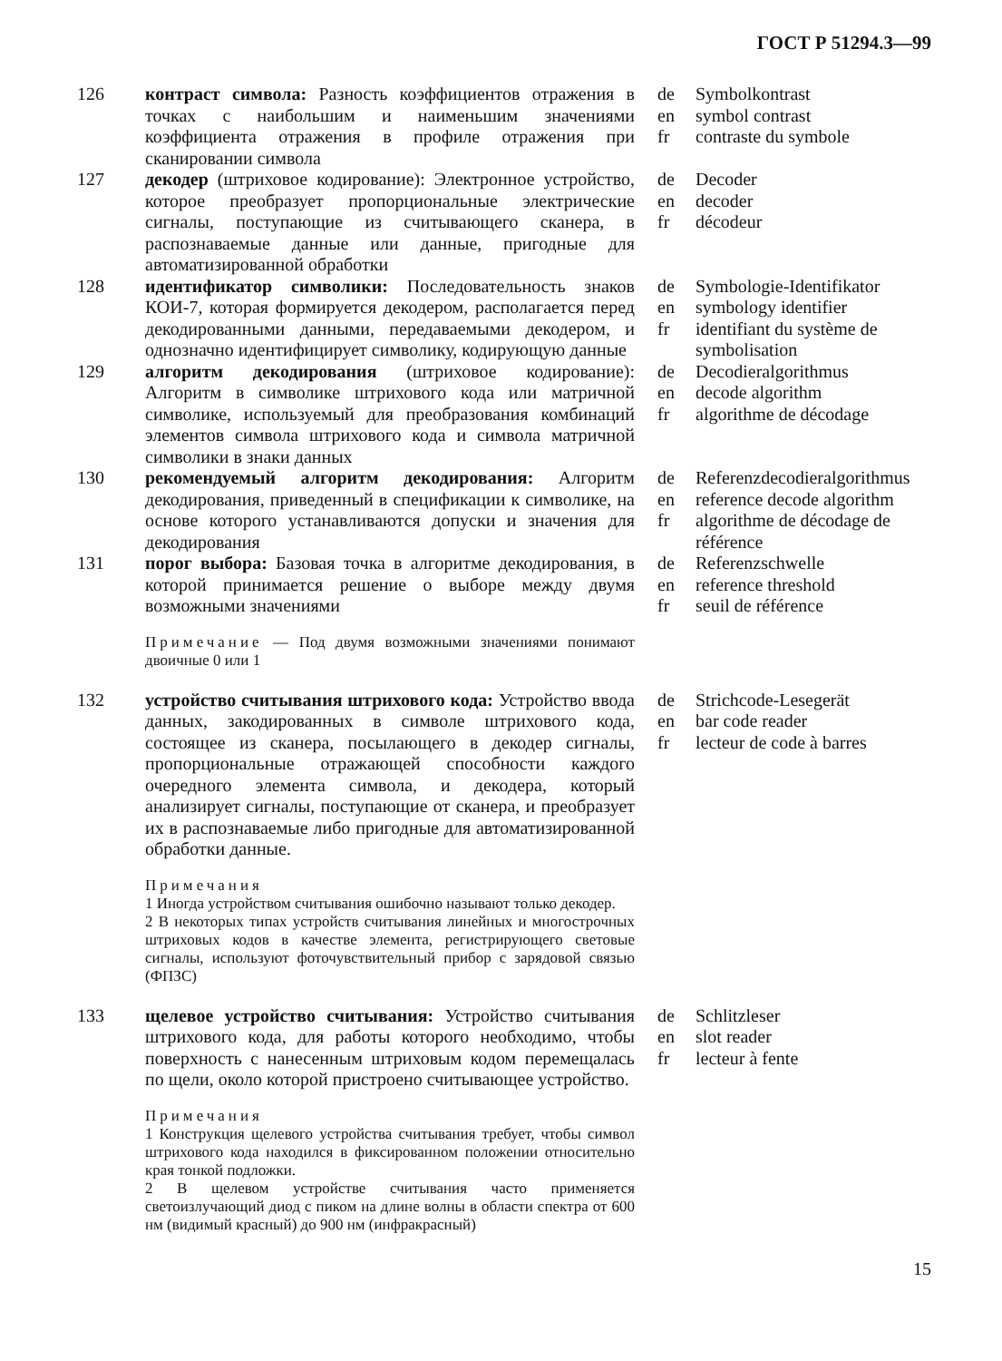ГОСТ Р 51294.3—99
126 контраст символа: Разность коэффициентов отражения в точках с наибольшим и наименьшим значениями коэффициента отражения в профиле отражения при сканировании символа
de Symbolkontrast
en symbol contrast
fr contraste du symbole
127 декодер (штриховое кодирование): Электронное устройство, которое преобразует пропорциональные электрические сигналы, поступающие из считывающего сканера, в распознаваемые данные или данные, пригодные для автоматизированной обработки
de Decoder
en decoder
fr décodeur
128 идентификатор символики: Последовательность знаков КОИ-7, которая формируется декодером, располагается перед декодированными данными, передаваемыми декодером, и однозначно идентифицирует символику, кодирующую данные
de Symbologie-Identifikator
en symbology identifier
fr identifiant du système de
symbolisation
129 алгоритм декодирования (штриховое кодирование): Алгоритм в символике штрихового кода или матричной символике, используемый для преобразования комбинаций элементов символа штрихового кода и символа матричной символики в знаки данных
de Decodieralgorithmus
en decode algorithm
fr algorithme de décodage
130 рекомендуемый алгоритм декодирования: Алгоритм декодирования, приведенный в спецификации к символике, на основе которого устанавливаются допуски и значения для декодирования
de Referenzdecodieralgorithmus
en reference decode algorithm
fr algorithme de décodage de
référence
131 порог выбора: Базовая точка в алгоритме декодирования, в которой принимается решение о выборе между двумя возможными значениями
de Referenzschwelle
en reference threshold
fr seuil de référence
Примечание — Под двумя возможными значениями понимают двоичные 0 или 1
132 устройство считывания штрихового кода: Устройство ввода данных, закодированных в символе штрихового кода, состоящее из сканера, посылающего в декодер сигналы, пропорциональные отражающей способности каждого очередного элемента символа, и декодера, который анализирует сигналы, поступающие от сканера, и преобразует их в распознаваемые либо пригодные для автоматизированной обработки данные.
de Strichcode-Lesegerät
en bar code reader
fr lecteur de code à barres
Примечания
1 Иногда устройством считывания ошибочно называют только декодер.
2 В некоторых типах устройств считывания линейных и многострочных штриховых кодов в качестве элемента, регистрирующего световые сигналы, используют фоточувствительный прибор с зарядовой связью (ФПЗС)
133 щелевое устройство считывания: Устройство считывания штрихового кода, для работы которого необходимо, чтобы поверхность с нанесенным штриховым кодом перемещалась по щели, около которой пристроено считывающее устройство.
de Schlitzleser
en slot reader
fr lecteur à fente
Примечания
1 Конструкция щелевого устройства считывания требует, чтобы символ штрихового кода находился в фиксированном положении относительно края тонкой подложки.
2 В щелевом устройстве считывания часто применяется светоизлучающий диод с пиком на длине волны в области спектра от 600 нм (видимый красный) до 900 нм (инфракрасный)
15